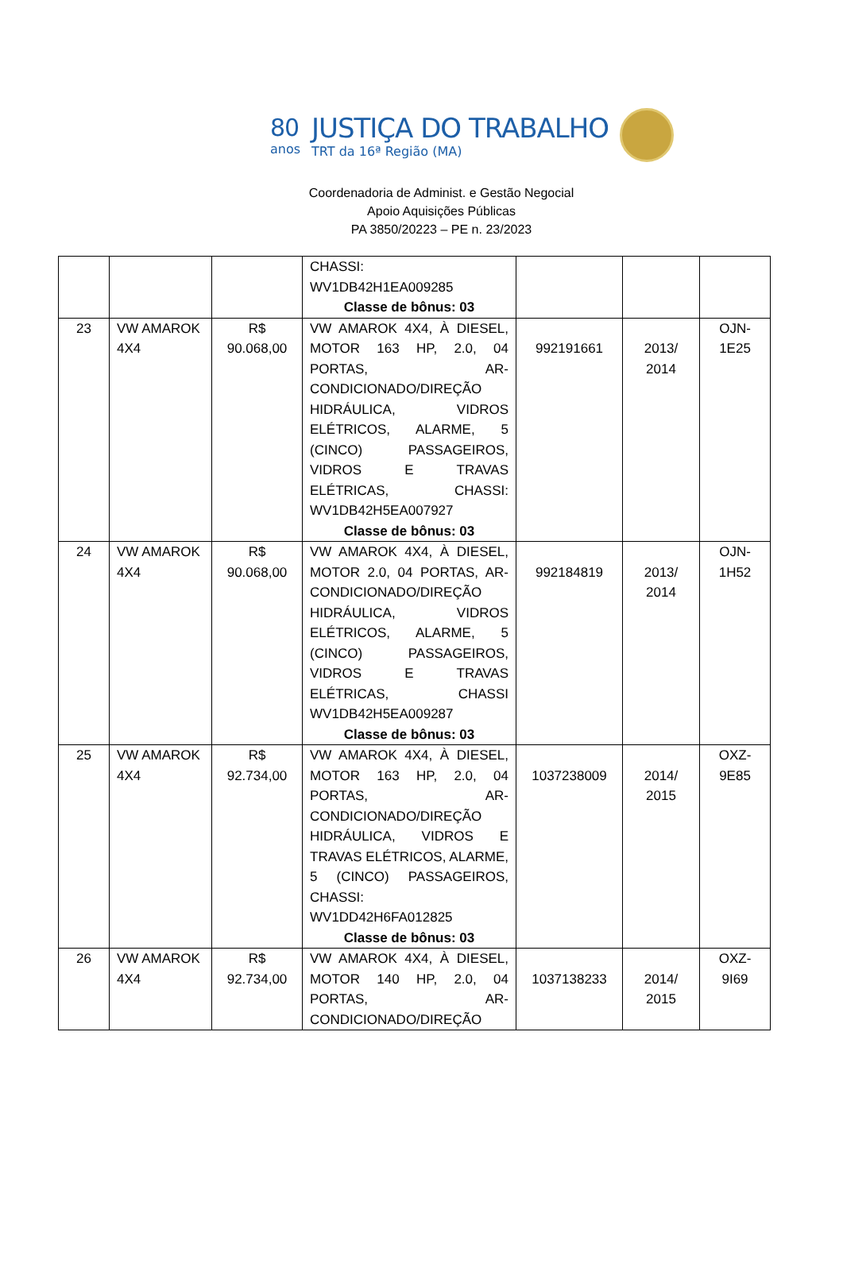80
anos
JUSTIÇA DO TRABALHO
TRT da 16ª Região (MA)
Coordenadoria de Administ. e Gestão Negocial
Apoio Aquisições Públicas
PA 3850/20223 – PE n. 23/2023
| | | | CHASSI: WV1DB42H1EA009285 Classe de bônus: 03 | | | |
| 23 | VW AMAROK 4X4 | R$ 90.068,00 | VW AMAROK 4X4, À DIESEL, MOTOR 163 HP, 2.0, 04 PORTAS, AR-CONDICIONADO/DIREÇÃO HIDRÁULICA, VIDROS ELÉTRICOS, ALARME, 5 (CINCO) PASSAGEIROS, VIDROS E TRAVAS ELÉTRICAS, CHASSI: WV1DB42H5EA007927 Classe de bônus: 03 | 992191661 | 2013/ 2014 | OJN-1E25 |
| 24 | VW AMAROK 4X4 | R$ 90.068,00 | VW AMAROK 4X4, À DIESEL, MOTOR 2.0, 04 PORTAS, AR-CONDICIONADO/DIREÇÃO HIDRÁULICA, VIDROS ELÉTRICOS, ALARME, 5 (CINCO) PASSAGEIROS, VIDROS E TRAVAS ELÉTRICAS, CHASSI WV1DB42H5EA009287 Classe de bônus: 03 | 992184819 | 2013/ 2014 | OJN-1H52 |
| 25 | VW AMAROK 4X4 | R$ 92.734,00 | VW AMAROK 4X4, À DIESEL, MOTOR 163 HP, 2.0, 04 PORTAS, AR-CONDICIONADO/DIREÇÃO HIDRÁULICA, VIDROS E TRAVAS ELÉTRICOS, ALARME, 5 (CINCO) PASSAGEIROS, CHASSI: WV1DD42H6FA012825 Classe de bônus: 03 | 1037238009 | 2014/ 2015 | OXZ-9E85 |
| 26 | VW AMAROK 4X4 | R$ 92.734,00 | VW AMAROK 4X4, À DIESEL, MOTOR 140 HP, 2.0, 04 PORTAS, AR-CONDICIONADO/DIREÇÃO | 1037138233 | 2014/ 2015 | OXZ-9I69 |